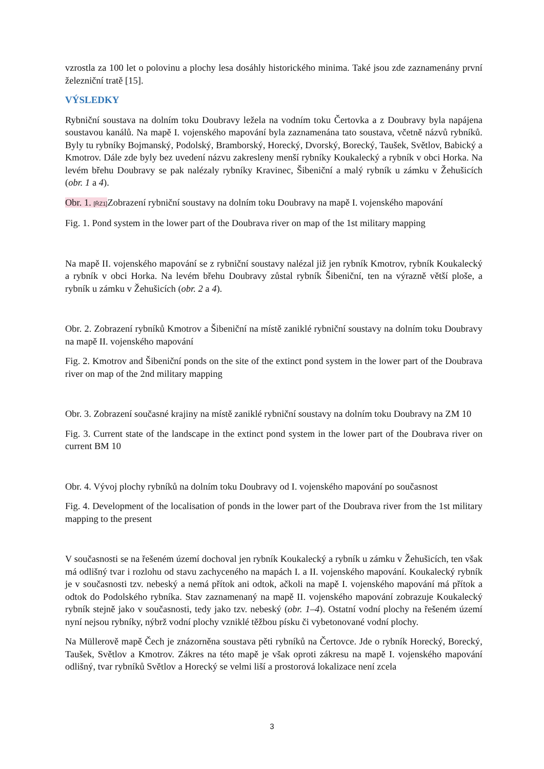vzrostla za 100 let o polovinu a plochy lesa dosáhly historického minima. Také jsou zde zaznamenány první železniční tratě [15].
VÝSLEDKY
Rybniční soustava na dolním toku Doubravy ležela na vodním toku Čertovka a z Doubravy byla napájena soustavou kanálů. Na mapě I. vojenského mapování byla zaznamenána tato soustava, včetně názvů rybníků. Byly tu rybníky Bojmanský, Podolský, Bramborský, Horecký, Dvorský, Borecký, Taušek, Světlov, Babický a Kmotrov. Dále zde byly bez uvedení názvu zakresleny menší rybníky Koukalecký a rybník v obci Horka. Na levém břehu Doubravy se pak nalézaly rybníky Kravinec, Šibeniční a malý rybník u zámku v Žehušicích (obr. 1 a 4).
Obr. 1. [ŘZ1] Zobrazení rybniční soustavy na dolním toku Doubravy na mapě I. vojenského mapování
Fig. 1. Pond system in the lower part of the Doubrava river on map of the 1st military mapping
Na mapě II. vojenského mapování se z rybniční soustavy nalézal již jen rybník Kmotrov, rybník Koukalecký a rybník v obci Horka. Na levém břehu Doubravy zůstal rybník Šibeniční, ten na výrazně větší ploše, a rybník u zámku v Žehušicích (obr. 2 a 4).
Obr. 2. Zobrazení rybníků Kmotrov a Šibeniční na místě zaniklé rybniční soustavy na dolním toku Doubravy na mapě II. vojenského mapování
Fig. 2. Kmotrov and Šibeniční ponds on the site of the extinct pond system in the lower part of the Doubrava river on map of the 2nd military mapping
Obr. 3. Zobrazení současné krajiny na místě zaniklé rybniční soustavy na dolním toku Doubravy na ZM 10
Fig. 3. Current state of the landscape in the extinct pond system in the lower part of the Doubrava river on current BM 10
Obr. 4. Vývoj plochy rybníků na dolním toku Doubravy od I. vojenského mapování po současnost
Fig. 4. Development of the localisation of ponds in the lower part of the Doubrava river from the 1st military mapping to the present
V současnosti se na řešeném území dochoval jen rybník Koukalecký a rybník u zámku v Žehušicích, ten však má odlišný tvar i rozlohu od stavu zachyceného na mapách I. a II. vojenského mapování. Koukalecký rybník je v současnosti tzv. nebeský a nemá přítok ani odtok, ačkoli na mapě I. vojenského mapování má přítok a odtok do Podolského rybníka. Stav zaznamenaný na mapě II. vojenského mapování zobrazuje Koukalecký rybník stejně jako v současnosti, tedy jako tzv. nebeský (obr. 1–4). Ostatní vodní plochy na řešeném území nyní nejsou rybníky, nýbrž vodní plochy vzniklé těžbou písku či vybetonované vodní plochy.
Na Müllerově mapě Čech je znázorněna soustava pěti rybníků na Čertovce. Jde o rybník Horecký, Borecký, Taušek, Světlov a Kmotrov. Zákres na této mapě je však oproti zákresu na mapě I. vojenského mapování odlišný, tvar rybníků Světlov a Horecký se velmi liší a prostorová lokalizace není zcela
3